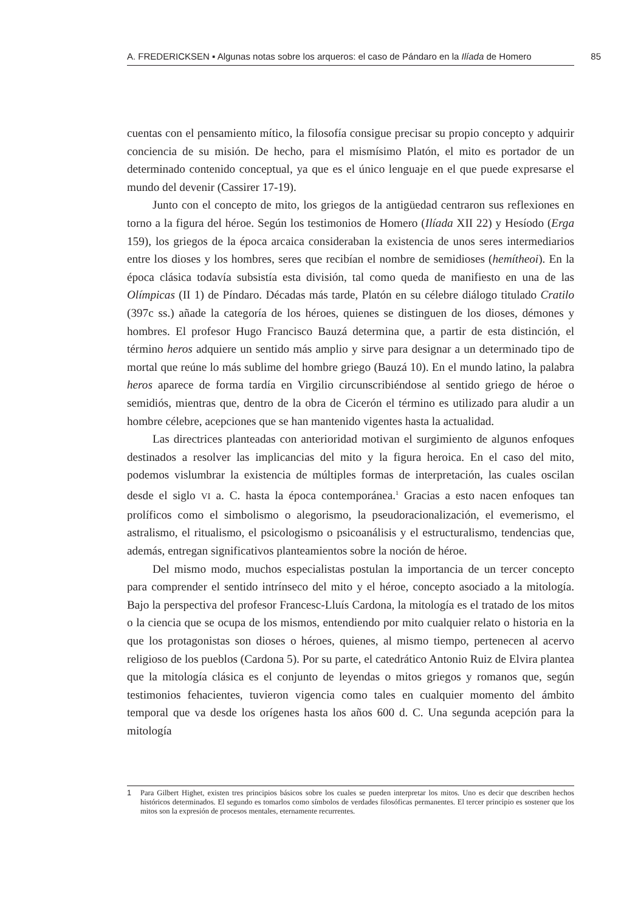A. FREDERICKSEN ▪ Algunas notas sobre los arqueros: el caso de Pándaro en la Ilíada de Homero
85
cuentas con el pensamiento mítico, la filosofía consigue precisar su propio concepto y adquirir conciencia de su misión. De hecho, para el mismísimo Platón, el mito es portador de un determinado contenido conceptual, ya que es el único lenguaje en el que puede expresarse el mundo del devenir (Cassirer 17-19).
Junto con el concepto de mito, los griegos de la antigüedad centraron sus reflexiones en torno a la figura del héroe. Según los testimonios de Homero (Ilíada XII 22) y Hesíodo (Erga 159), los griegos de la época arcaica consideraban la existencia de unos seres intermediarios entre los dioses y los hombres, seres que recibían el nombre de semidioses (hemítheoi). En la época clásica todavía subsistía esta división, tal como queda de manifiesto en una de las Olímpicas (II 1) de Píndaro. Décadas más tarde, Platón en su célebre diálogo titulado Cratilo (397c ss.) añade la categoría de los héroes, quienes se distinguen de los dioses, démones y hombres. El profesor Hugo Francisco Bauzá determina que, a partir de esta distinción, el término heros adquiere un sentido más amplio y sirve para designar a un determinado tipo de mortal que reúne lo más sublime del hombre griego (Bauzá 10). En el mundo latino, la palabra heros aparece de forma tardía en Virgilio circunscribiéndose al sentido griego de héroe o semidiós, mientras que, dentro de la obra de Cicerón el término es utilizado para aludir a un hombre célebre, acepciones que se han mantenido vigentes hasta la actualidad.
Las directrices planteadas con anterioridad motivan el surgimiento de algunos enfoques destinados a resolver las implicancias del mito y la figura heroica. En el caso del mito, podemos vislumbrar la existencia de múltiples formas de interpretación, las cuales oscilan desde el siglo VI a. C. hasta la época contemporánea.<sup>1</sup> Gracias a esto nacen enfoques tan prolíficos como el simbolismo o alegorismo, la pseudoracionalización, el evemerismo, el astralismo, el ritualismo, el psicologismo o psicoanálisis y el estructuralismo, tendencias que, además, entregan significativos planteamientos sobre la noción de héroe.
Del mismo modo, muchos especialistas postulan la importancia de un tercer concepto para comprender el sentido intrínseco del mito y el héroe, concepto asociado a la mitología. Bajo la perspectiva del profesor Francesc-Lluís Cardona, la mitología es el tratado de los mitos o la ciencia que se ocupa de los mismos, entendiendo por mito cualquier relato o historia en la que los protagonistas son dioses o héroes, quienes, al mismo tiempo, pertenecen al acervo religioso de los pueblos (Cardona 5). Por su parte, el catedrático Antonio Ruiz de Elvira plantea que la mitología clásica es el conjunto de leyendas o mitos griegos y romanos que, según testimonios fehacientes, tuvieron vigencia como tales en cualquier momento del ámbito temporal que va desde los orígenes hasta los años 600 d. C. Una segunda acepción para la mitología
1 Para Gilbert Highet, existen tres principios básicos sobre los cuales se pueden interpretar los mitos. Uno es decir que describen hechos históricos determinados. El segundo es tomarlos como símbolos de verdades filosóficas permanentes. El tercer principio es sostener que los mitos son la expresión de procesos mentales, eternamente recurrentes.